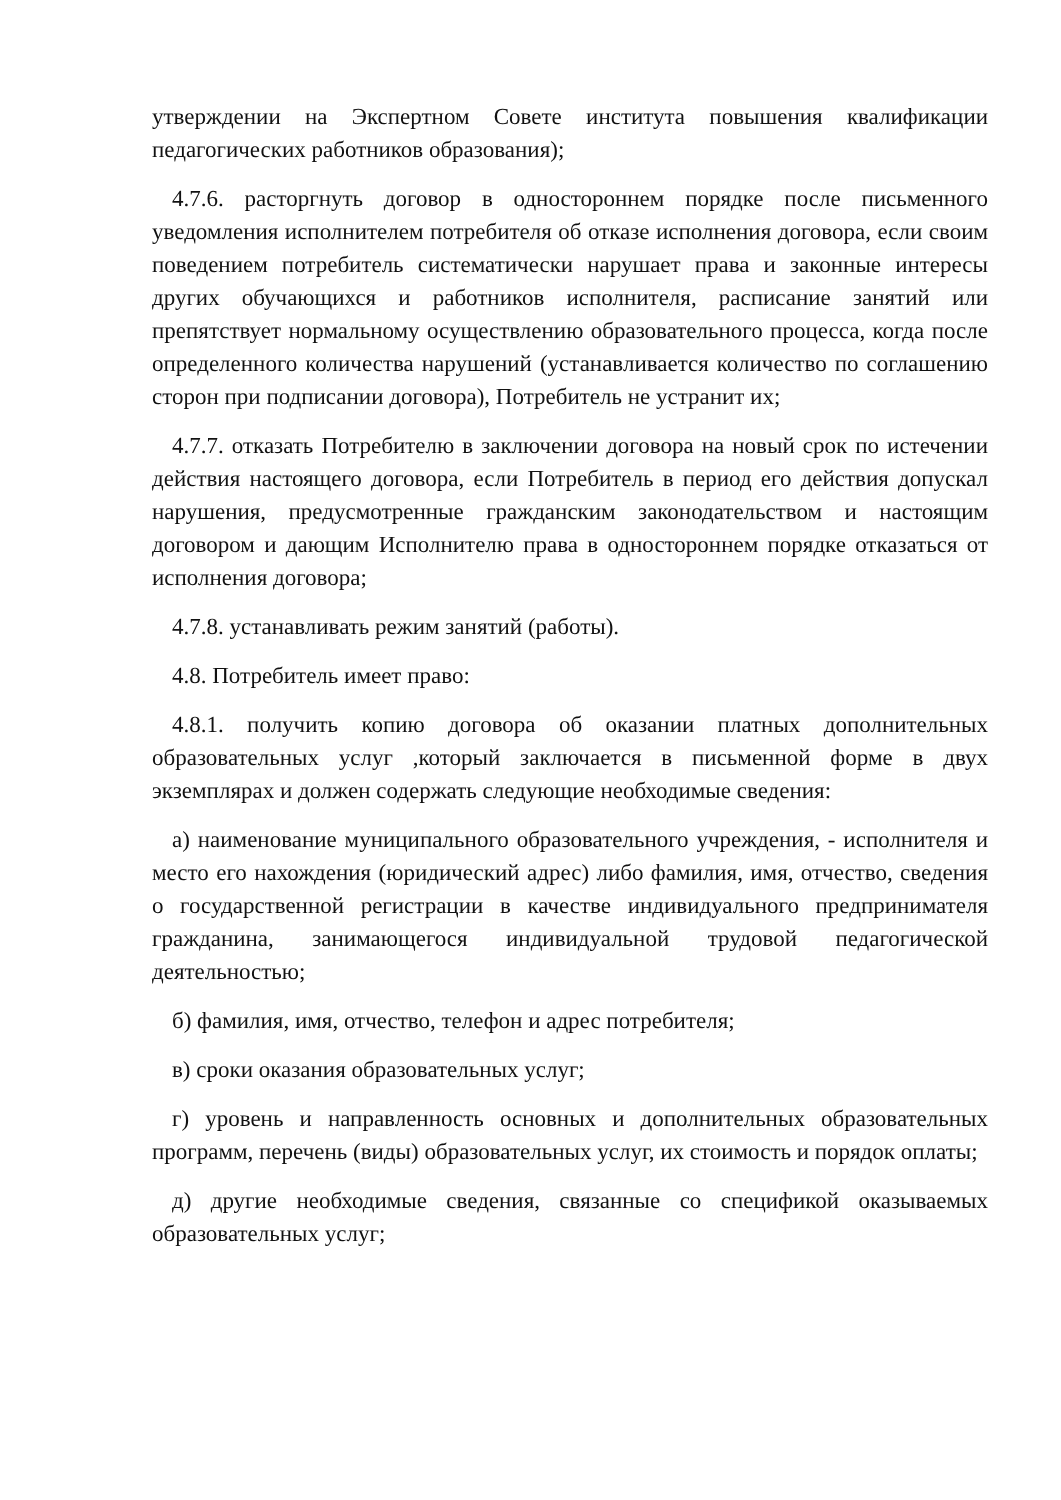утверждении на Экспертном Совете института повышения квалификации педагогических работников образования);
4.7.6. расторгнуть договор в одностороннем порядке после письменного уведомления исполнителем потребителя об отказе исполнения договора, если своим поведением потребитель систематически нарушает права и законные интересы других обучающихся и работников исполнителя, расписание занятий или препятствует нормальному осуществлению образовательного процесса, когда после определенного количества нарушений (устанавливается количество по соглашению сторон при подписании договора), Потребитель не устранит их;
4.7.7. отказать Потребителю в заключении договора на новый срок по истечении действия настоящего договора, если Потребитель в период его действия допускал нарушения, предусмотренные гражданским законодательством и настоящим договором и дающим Исполнителю права в одностороннем порядке отказаться от исполнения договора;
4.7.8. устанавливать режим занятий (работы).
4.8. Потребитель имеет право:
4.8.1. получить копию договора об оказании платных дополнительных образовательных услуг ,который заключается в письменной форме в двух экземплярах и должен содержать следующие необходимые сведения:
а) наименование муниципального образовательного учреждения, - исполнителя и место его нахождения (юридический адрес) либо фамилия, имя, отчество, сведения о государственной регистрации в качестве индивидуального предпринимателя гражданина, занимающегося индивидуальной трудовой педагогической деятельностью;
б) фамилия, имя, отчество, телефон и адрес потребителя;
в) сроки оказания образовательных услуг;
г) уровень и направленность основных и дополнительных образовательных программ, перечень (виды) образовательных услуг, их стоимость и порядок оплаты;
д) другие необходимые сведения, связанные со спецификой оказываемых образовательных услуг;